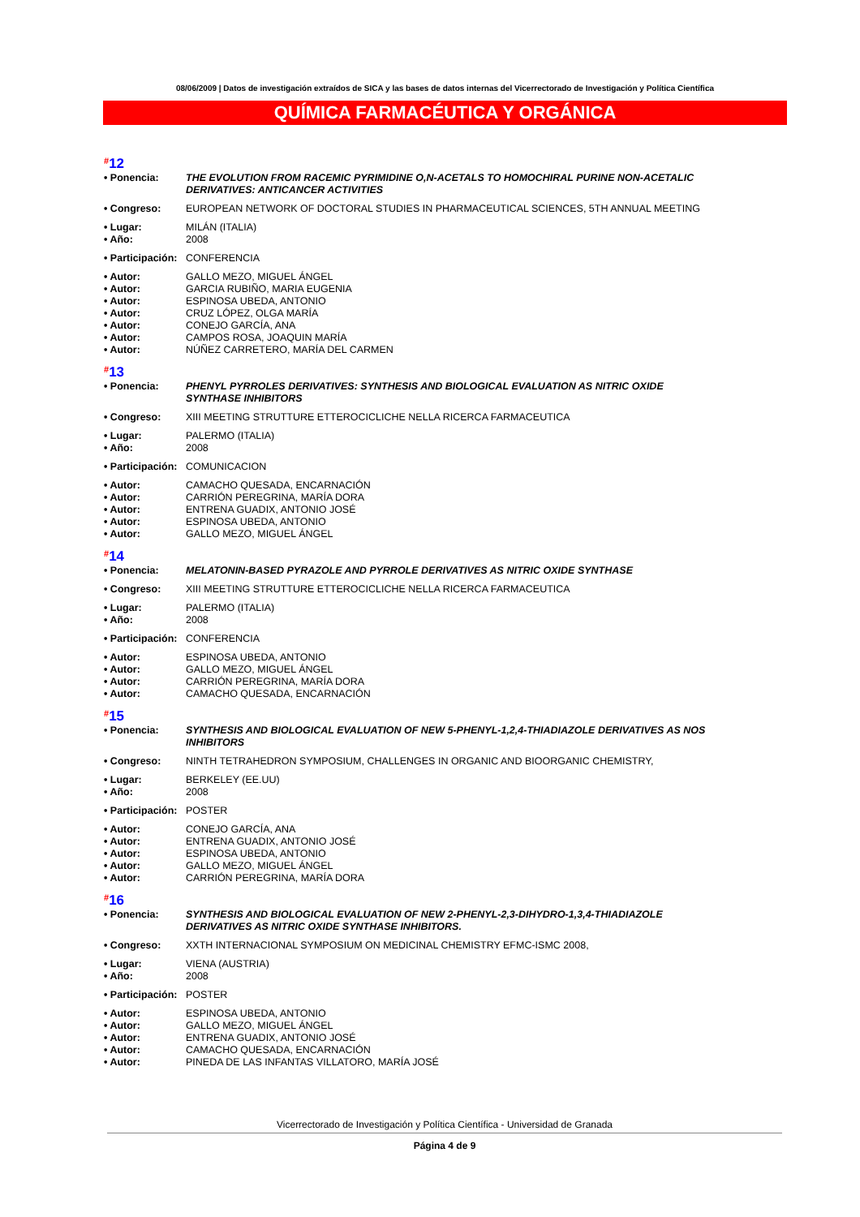08/06/2009 | Datos de investigación extraídos de SICA y las bases de datos internas del Vicerrectorado de Investigación y Política Científica
QUÍMICA FARMACÉUTICA Y ORGÁNICA
#12
• Ponencia: THE EVOLUTION FROM RACEMIC PYRIMIDINE O,N-ACETALS TO HOMOCHIRAL PURINE NON-ACETALIC DERIVATIVES: ANTICANCER ACTIVITIES
• Congreso: EUROPEAN NETWORK OF DOCTORAL STUDIES IN PHARMACEUTICAL SCIENCES, 5TH ANNUAL MEETING
• Lugar: MILÁN (ITALIA)
• Año: 2008
• Participación:
CONFERENCIA
• Autor: GALLO MEZO, MIGUEL ÁNGEL
• Autor: GARCIA RUBIÑO, MARIA EUGENIA
• Autor: ESPINOSA UBEDA, ANTONIO
• Autor: CRUZ LÓPEZ, OLGA MARÍA
• Autor: CONEJO GARCÍA, ANA
• Autor: CAMPOS ROSA, JOAQUIN MARÍA
• Autor: NÚÑEZ CARRETERO, MARÍA DEL CARMEN
#13
• Ponencia: PHENYL PYRROLES DERIVATIVES: SYNTHESIS AND BIOLOGICAL EVALUATION AS NITRIC OXIDE SYNTHASE INHIBITORS
• Congreso: XIII MEETING STRUTTURE ETTEROCICLICHE NELLA RICERCA FARMACEUTICA
• Lugar: PALERMO (ITALIA)
• Año: 2008
• Participación:
COMUNICACION
• Autor: CAMACHO QUESADA, ENCARNACIÓN
• Autor: CARRIÓN PEREGRINA, MARÍA DORA
• Autor: ENTRENA GUADIX, ANTONIO JOSÉ
• Autor: ESPINOSA UBEDA, ANTONIO
• Autor: GALLO MEZO, MIGUEL ÁNGEL
#14
• Ponencia: MELATONIN-BASED PYRAZOLE AND PYRROLE DERIVATIVES AS NITRIC OXIDE SYNTHASE
• Congreso: XIII MEETING STRUTTURE ETTEROCICLICHE NELLA RICERCA FARMACEUTICA
• Lugar: PALERMO (ITALIA)
• Año: 2008
• Participación:
CONFERENCIA
• Autor: ESPINOSA UBEDA, ANTONIO
• Autor: GALLO MEZO, MIGUEL ÁNGEL
• Autor: CARRIÓN PEREGRINA, MARÍA DORA
• Autor: CAMACHO QUESADA, ENCARNACIÓN
#15
• Ponencia: SYNTHESIS AND BIOLOGICAL EVALUATION OF NEW 5-PHENYL-1,2,4-THIADIAZOLE DERIVATIVES AS NOS INHIBITORS
• Congreso: NINTH TETRAHEDRON SYMPOSIUM, CHALLENGES IN ORGANIC AND BIOORGANIC CHEMISTRY,
• Lugar: BERKELEY (EE.UU)
• Año: 2008
• Participación:
POSTER
• Autor: CONEJO GARCÍA, ANA
• Autor: ENTRENA GUADIX, ANTONIO JOSÉ
• Autor: ESPINOSA UBEDA, ANTONIO
• Autor: GALLO MEZO, MIGUEL ÁNGEL
• Autor: CARRIÓN PEREGRINA, MARÍA DORA
#16
• Ponencia: SYNTHESIS AND BIOLOGICAL EVALUATION OF NEW 2-PHENYL-2,3-DIHYDRO-1,3,4-THIADIAZOLE DERIVATIVES AS NITRIC OXIDE SYNTHASE INHIBITORS.
• Congreso: XXTH INTERNACIONAL SYMPOSIUM ON MEDICINAL CHEMISTRY EFMC-ISMC 2008,
• Lugar: VIENA (AUSTRIA)
• Año: 2008
• Participación:
POSTER
• Autor: ESPINOSA UBEDA, ANTONIO
• Autor: GALLO MEZO, MIGUEL ÁNGEL
• Autor: ENTRENA GUADIX, ANTONIO JOSÉ
• Autor: CAMACHO QUESADA, ENCARNACIÓN
• Autor: PINEDA DE LAS INFANTAS VILLATORO, MARÍA JOSÉ
Vicerrectorado de Investigación y Política Científica - Universidad de Granada
Página 4 de 9